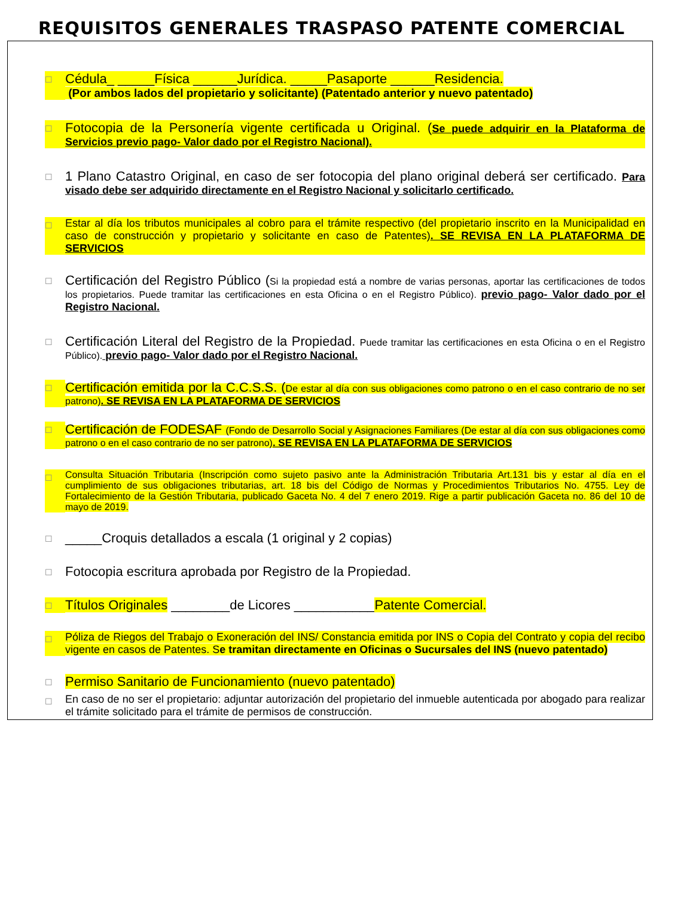REQUISITOS GENERALES TRASPASO PATENTE COMERCIAL
☐
Cédula_ _____Física ______Jurídica. _____Pasaporte ______Residencia.
(Por ambos lados del propietario y solicitante) (Patentado anterior y nuevo patentado)
☐
Fotocopia de la Personería vigente certificada u Original. (Se puede adquirir en la Plataforma de Servicios previo pago- Valor dado por el Registro Nacional).
☐
1 Plano Catastro Original, en caso de ser fotocopia del plano original deberá ser certificado. Para visado debe ser adquirido directamente en el Registro Nacional y solicitarlo certificado.
☐
Estar al día los tributos municipales al cobro para el trámite respectivo (del propietario inscrito en la Municipalidad en caso de construcción y propietario y solicitante en caso de Patentes). SE REVISA EN LA PLATAFORMA DE SERVICIOS
☐
Certificación del Registro Público (Si la propiedad está a nombre de varias personas, aportar las certificaciones de todos los propietarios. Puede tramitar las certificaciones en esta Oficina o en el Registro Público). previo pago- Valor dado por el Registro Nacional.
☐
Certificación Literal del Registro de la Propiedad. Puede tramitar las certificaciones en esta Oficina o en el Registro Público). previo pago- Valor dado por el Registro Nacional.
☐
Certificación emitida por la C.C.S.S. (De estar al día con sus obligaciones como patrono o en el caso contrario de no ser patrono). SE REVISA EN LA PLATAFORMA DE SERVICIOS
☐
Certificación de FODESAF (Fondo de Desarrollo Social y Asignaciones Familiares (De estar al día con sus obligaciones como patrono o en el caso contrario de no ser patrono). SE REVISA EN LA PLATAFORMA DE SERVICIOS
☐
Consulta Situación Tributaria (Inscripción como sujeto pasivo ante la Administración Tributaria Art.131 bis y estar al día en el cumplimiento de sus obligaciones tributarias, art. 18 bis del Código de Normas y Procedimientos Tributarios No. 4755. Ley de Fortalecimiento de la Gestión Tributaria, publicado Gaceta No. 4 del 7 enero 2019. Rige a partir publicación Gaceta no. 86 del 10 de mayo de 2019.
☐
_____Croquis detallados a escala (1 original y 2 copias)
☐
Fotocopia escritura aprobada por Registro de la Propiedad.
☐
Títulos Originales ________de Licores ___________Patente Comercial.
☐
Póliza de Riegos del Trabajo o Exoneración del INS/ Constancia emitida por INS o Copia del Contrato y copia del recibo vigente en casos de Patentes. Se tramitan directamente en Oficinas o Sucursales del INS (nuevo patentado)
☐
Permiso Sanitario de Funcionamiento (nuevo patentado)
☐
En caso de no ser el propietario: adjuntar autorización del propietario del inmueble autenticada por abogado para realizar el trámite solicitado para el trámite de permisos de construcción.